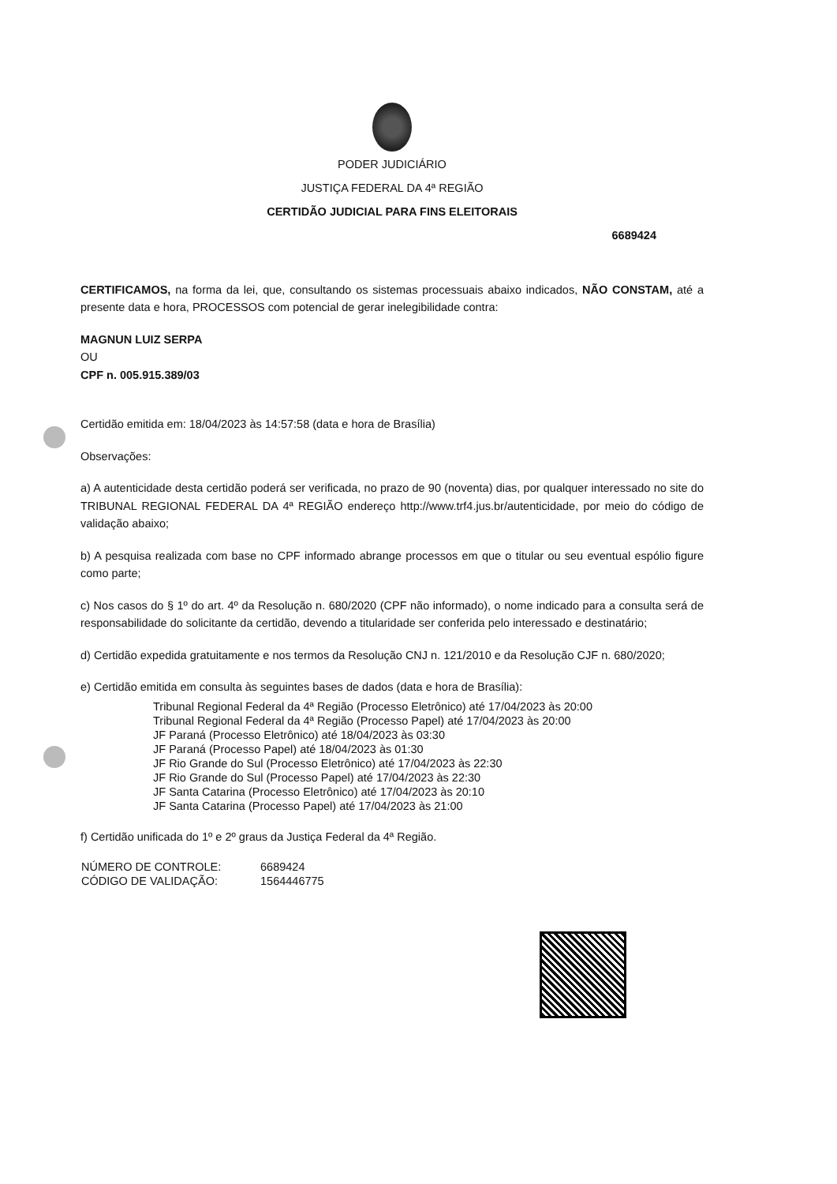PODER JUDICIÁRIO
JUSTIÇA FEDERAL DA 4ª REGIÃO
CERTIDÃO JUDICIAL PARA FINS ELEITORAIS
6689424
CERTIFICAMOS, na forma da lei, que, consultando os sistemas processuais abaixo indicados, NÃO CONSTAM, até a presente data e hora, PROCESSOS com potencial de gerar inelegibilidade contra:
MAGNUN LUIZ SERPA
OU
CPF n. 005.915.389/03
Certidão emitida em: 18/04/2023 às 14:57:58 (data e hora de Brasília)
Observações:
a) A autenticidade desta certidão poderá ser verificada, no prazo de 90 (noventa) dias, por qualquer interessado no site do TRIBUNAL REGIONAL FEDERAL DA 4ª REGIÃO endereço http://www.trf4.jus.br/autenticidade, por meio do código de validação abaixo;
b) A pesquisa realizada com base no CPF informado abrange processos em que o titular ou seu eventual espólio figure como parte;
c) Nos casos do § 1º do art. 4º da Resolução n. 680/2020 (CPF não informado), o nome indicado para a consulta será de responsabilidade do solicitante da certidão, devendo a titularidade ser conferida pelo interessado e destinatário;
d) Certidão expedida gratuitamente e nos termos da Resolução CNJ n. 121/2010 e da Resolução CJF n. 680/2020;
e) Certidão emitida em consulta às seguintes bases de dados (data e hora de Brasília):
Tribunal Regional Federal da 4ª Região (Processo Eletrônico) até 17/04/2023 às 20:00
Tribunal Regional Federal da 4ª Região (Processo Papel) até 17/04/2023 às 20:00
JF Paraná (Processo Eletrônico) até 18/04/2023 às 03:30
JF Paraná (Processo Papel) até 18/04/2023 às 01:30
JF Rio Grande do Sul (Processo Eletrônico) até 17/04/2023 às 22:30
JF Rio Grande do Sul (Processo Papel) até 17/04/2023 às 22:30
JF Santa Catarina (Processo Eletrônico) até 17/04/2023 às 20:10
JF Santa Catarina (Processo Papel) até 17/04/2023 às 21:00
f) Certidão unificada do 1º e 2º graus da Justiça Federal da 4ª Região.
| NÚMERO DE CONTROLE: | 6689424 |
| CÓDIGO DE VALIDAÇÃO: | 1564446775 |